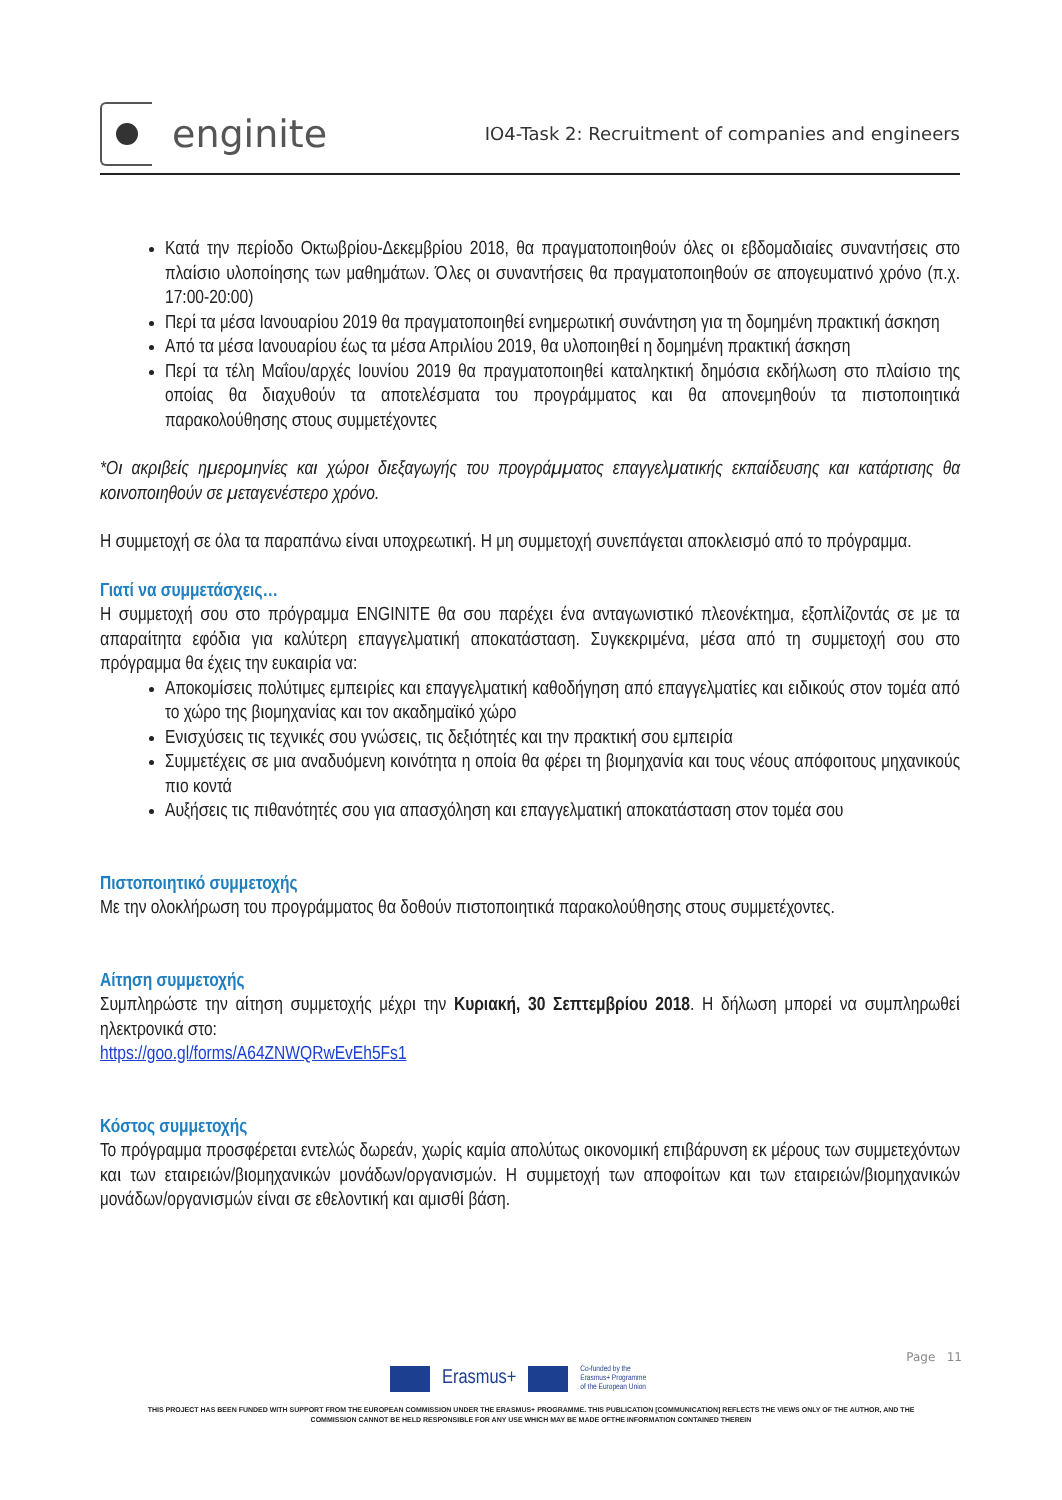enginite
IO4-Task 2: Recruitment of companies and engineers
Κατά την περίοδο Οκτωβρίου-Δεκεμβρίου 2018, θα πραγματοποιηθούν όλες οι εβδομαδιαίες συναντήσεις στο πλαίσιο υλοποίησης των μαθημάτων. Όλες οι συναντήσεις θα πραγματοποιηθούν σε απογευματινό χρόνο (π.χ. 17:00-20:00)
Περί τα μέσα Ιανουαρίου 2019 θα πραγματοποιηθεί ενημερωτική συνάντηση για τη δομημένη πρακτική άσκηση
Από τα μέσα Ιανουαρίου έως τα μέσα Απριλίου 2019, θα υλοποιηθεί η δομημένη πρακτική άσκηση
Περί τα τέλη Μαΐου/αρχές Ιουνίου 2019 θα πραγματοποιηθεί καταληκτική δημόσια εκδήλωση στο πλαίσιο της οποίας θα διαχυθούν τα αποτελέσματα του προγράμματος και θα απονεμηθούν τα πιστοποιητικά παρακολούθησης στους συμμετέχοντες
*Οι ακριβείς ημερομηνίες και χώροι διεξαγωγής του προγράμματος επαγγελματικής εκπαίδευσης και κατάρτισης θα κοινοποιηθούν σε μεταγενέστερο χρόνο.
Η συμμετοχή σε όλα τα παραπάνω είναι υποχρεωτική. Η μη συμμετοχή συνεπάγεται αποκλεισμό από το πρόγραμμα.
Γιατί να συμμετάσχεις…
Η συμμετοχή σου στο πρόγραμμα ENGINITE θα σου παρέχει ένα ανταγωνιστικό πλεονέκτημα, εξοπλίζοντάς σε με τα απαραίτητα εφόδια για καλύτερη επαγγελματική αποκατάσταση. Συγκεκριμένα, μέσα από τη συμμετοχή σου στο πρόγραμμα θα έχεις την ευκαιρία να:
Αποκομίσεις πολύτιμες εμπειρίες και επαγγελματική καθοδήγηση από επαγγελματίες και ειδικούς στον τομέα από το χώρο της βιομηχανίας και τον ακαδημαϊκό χώρο
Ενισχύσεις τις τεχνικές σου γνώσεις, τις δεξιότητές και την πρακτική σου εμπειρία
Συμμετέχεις σε μια αναδυόμενη κοινότητα η οποία θα φέρει τη βιομηχανία και τους νέους απόφοιτους μηχανικούς πιο κοντά
Αυξήσεις τις πιθανότητές σου για απασχόληση και επαγγελματική αποκατάσταση στον τομέα σου
Πιστοποιητικό συμμετοχής
Με την ολοκλήρωση του προγράμματος θα δοθούν πιστοποιητικά παρακολούθησης στους συμμετέχοντες.
Αίτηση συμμετοχής
Συμπληρώστε την αίτηση συμμετοχής μέχρι την Κυριακή, 30 Σεπτεμβρίου 2018. Η δήλωση μπορεί να συμπληρωθεί ηλεκτρονικά στο:
https://goo.gl/forms/A64ZNWQRwEvEh5Fs1
Κόστος συμμετοχής
Το πρόγραμμα προσφέρεται εντελώς δωρεάν, χωρίς καμία απολύτως οικονομική επιβάρυνση εκ μέρους των συμμετεχόντων και των εταιρειών/βιομηχανικών μονάδων/οργανισμών. Η συμμετοχή των αποφοίτων και των εταιρειών/βιομηχανικών μονάδων/οργανισμών είναι σε εθελοντική και αμισθί βάση.
Page 11
Erasmus+
Co-funded by the
Erasmus+ Programme
of the European Union
THIS PROJECT HAS BEEN FUNDED WITH SUPPORT FROM THE EUROPEAN COMMISSION UNDER THE ERASMUS+ PROGRAMME. THIS PUBLICATION [COMMUNICATION] REFLECTS THE VIEWS ONLY OF THE AUTHOR, AND THE
COMMISSION CANNOT BE HELD RESPONSIBLE FOR ANY USE WHICH MAY BE MADE OFTHE INFORMATION CONTAINED THEREIN